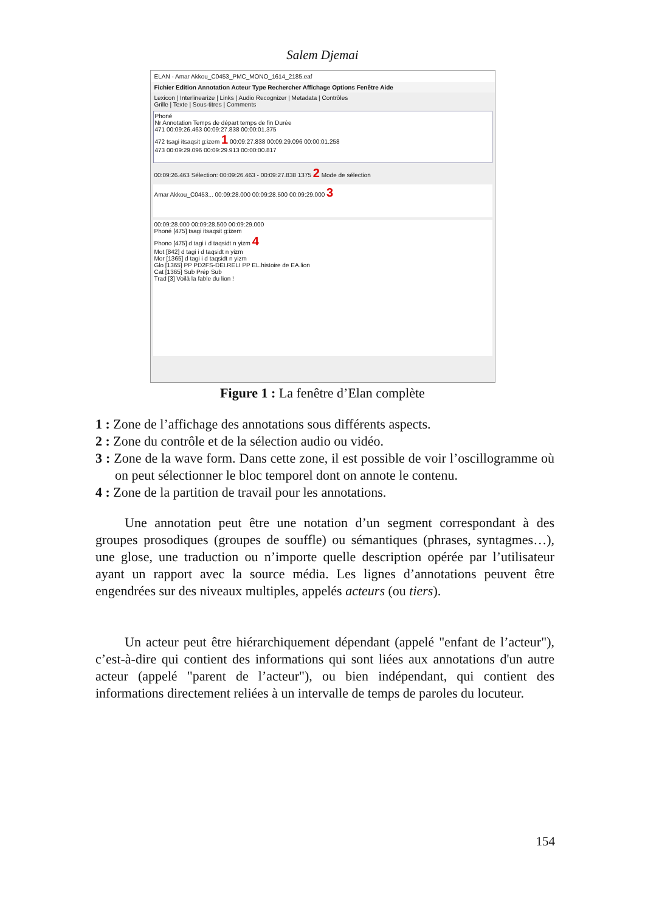Salem Djemai
ELAN - Amar Akkou_C0453_PMC_MONO_1614_2185.eaf
Fichier Edition Annotation Acteur Type Rechercher Affichage Options Fenêtre Aide
Lexicon | Interlinearize | Links | Audio Recognizer | Metadata | Contrôles
Grille | Texte | Sous-titres | Comments
Phoné
Nr Annotation Temps de départ temps de fin Durée
471 00:09:26.463 00:09:27.838 00:00:01.375
472 tsagi itsaqsit g:izem 1 00:09:27.838 00:09:29.096 00:00:01.258
473 00:09:29.096 00:09:29.913 00:00:00.817
00:09:26.463 Sélection: 00:09:26.463 - 00:09:27.838 1375 2 Mode de sélection
Amar Akkou_C0453... 00:09:28.000 00:09:28.500 00:09:29.000 3
00:09:28.000 00:09:28.500 00:09:29.000
Phoné [475] tsagi itsaqsit g:izem
Phono [475] d tagi i d taqsidt n yizm 4
Mot [842] d tagi i d taqsidt n yizm
Mor [1365] d tagi i d taqsidt n yizm
Glo [1365] PP PD2FS-DEI.RELI PP EL.histoire de EA.lion
Cat [1365] Sub Prép Sub
Trad [3] Voilà la fable du lion !
Figure 1 : La fenêtre d’Elan complète
1 : Zone de l’affichage des annotations sous différents aspects.
2 : Zone du contrôle et de la sélection audio ou vidéo.
3 : Zone de la wave form. Dans cette zone, il est possible de voir l’oscillogramme où on peut sélectionner le bloc temporel dont on annote le contenu.
4 : Zone de la partition de travail pour les annotations.
Une annotation peut être une notation d’un segment correspondant à des groupes prosodiques (groupes de souffle) ou sémantiques (phrases, syntagmes…), une glose, une traduction ou n’importe quelle description opérée par l’utilisateur ayant un rapport avec la source média. Les lignes d’annotations peuvent être engendrées sur des niveaux multiples, appelés acteurs (ou tiers).
Un acteur peut être hiérarchiquement dépendant (appelé "enfant de l’acteur"), c’est-à-dire qui contient des informations qui sont liées aux annotations d'un autre acteur (appelé "parent de l’acteur"), ou bien indépendant, qui contient des informations directement reliées à un intervalle de temps de paroles du locuteur.
154